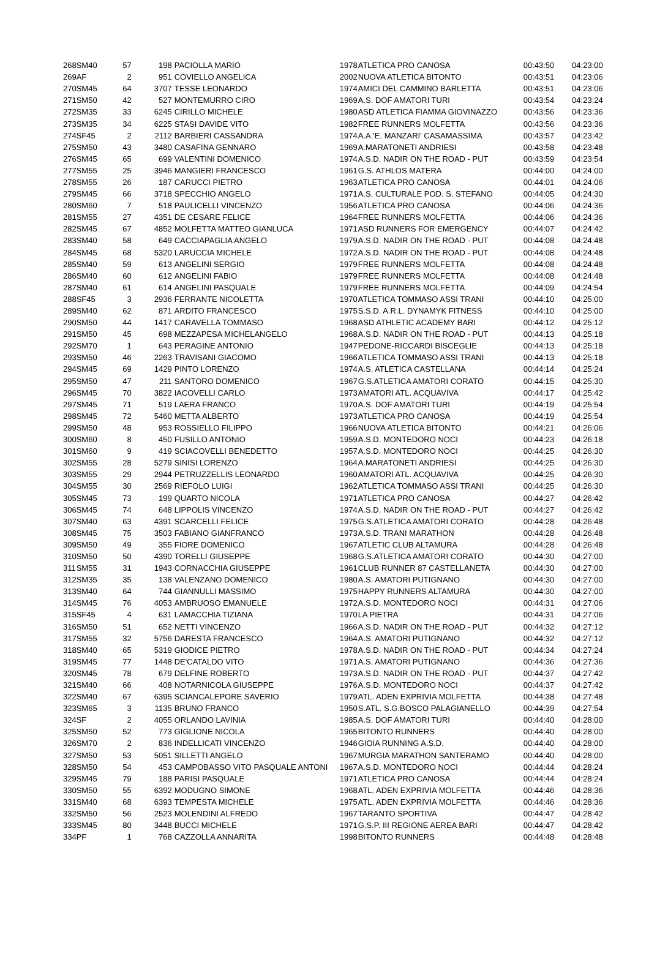| 268 | SM40 | 57 | 198 | PACIOLLA MARIO | 1978 | ATLETICA PRO CANOSA | 00:43:50 | 04:23:00 |
| 269 | AF | 2 | 951 | COVIELLO ANGELICA | 2002 | NUOVA ATLETICA BITONTO | 00:43:51 | 04:23:06 |
| 270 | SM45 | 64 | 3707 | TESSE LEONARDO | 1974 | AMICI DEL CAMMINO BARLETTA | 00:43:51 | 04:23:06 |
| 271 | SM50 | 42 | 527 | MONTEMURRO CIRO | 1969 | A.S. DOF AMATORI TURI | 00:43:54 | 04:23:24 |
| 272 | SM35 | 33 | 6245 | CIRILLO MICHELE | 1980 | ASD ATLETICA FIAMMA GIOVINAZZO | 00:43:56 | 04:23:36 |
| 273 | SM35 | 34 | 6225 | STASI DAVIDE VITO | 1982 | FREE RUNNERS MOLFETTA | 00:43:56 | 04:23:36 |
| 274 | SF45 | 2 | 2112 | BARBIERI CASSANDRA | 1974 | A.A.'E. MANZARI' CASAMASSIMA | 00:43:57 | 04:23:42 |
| 275 | SM50 | 43 | 3480 | CASAFINA GENNARO | 1969 | A.MARATONETI ANDRIESI | 00:43:58 | 04:23:48 |
| 276 | SM45 | 65 | 699 | VALENTINI DOMENICO | 1974 | A.S.D. NADIR ON THE ROAD - PUT | 00:43:59 | 04:23:54 |
| 277 | SM55 | 25 | 3946 | MANGIERI FRANCESCO | 1961 | G.S. ATHLOS MATERA | 00:44:00 | 04:24:00 |
| 278 | SM55 | 26 | 187 | CARUCCI PIETRO | 1963 | ATLETICA PRO CANOSA | 00:44:01 | 04:24:06 |
| 279 | SM45 | 66 | 3718 | SPECCHIO ANGELO | 1971 | A.S. CULTURALE POD. S. STEFANO | 00:44:05 | 04:24:30 |
| 280 | SM60 | 7 | 518 | PAULICELLI VINCENZO | 1956 | ATLETICA PRO CANOSA | 00:44:06 | 04:24:36 |
| 281 | SM55 | 27 | 4351 | DE CESARE FELICE | 1964 | FREE RUNNERS MOLFETTA | 00:44:06 | 04:24:36 |
| 282 | SM45 | 67 | 4852 | MOLFETTA MATTEO GIANLUCA | 1971 | ASD RUNNERS FOR EMERGENCY | 00:44:07 | 04:24:42 |
| 283 | SM40 | 58 | 649 | CACCIAPAGLIA ANGELO | 1979 | A.S.D. NADIR ON THE ROAD - PUT | 00:44:08 | 04:24:48 |
| 284 | SM45 | 68 | 5320 | LARUCCIA MICHELE | 1972 | A.S.D. NADIR ON THE ROAD - PUT | 00:44:08 | 04:24:48 |
| 285 | SM40 | 59 | 613 | ANGELINI SERGIO | 1979 | FREE RUNNERS MOLFETTA | 00:44:08 | 04:24:48 |
| 286 | SM40 | 60 | 612 | ANGELINI FABIO | 1979 | FREE RUNNERS MOLFETTA | 00:44:08 | 04:24:48 |
| 287 | SM40 | 61 | 614 | ANGELINI PASQUALE | 1979 | FREE RUNNERS MOLFETTA | 00:44:09 | 04:24:54 |
| 288 | SF45 | 3 | 2936 | FERRANTE NICOLETTA | 1970 | ATLETICA TOMMASO ASSI TRANI | 00:44:10 | 04:25:00 |
| 289 | SM40 | 62 | 871 | ARDITO FRANCESCO | 1975 | S.S.D. A.R.L. DYNAMYK FITNESS | 00:44:10 | 04:25:00 |
| 290 | SM50 | 44 | 1417 | CARAVELLA TOMMASO | 1968 | ASD ATHLETIC ACADEMY BARI | 00:44:12 | 04:25:12 |
| 291 | SM50 | 45 | 698 | MEZZAPESA MICHELANGELO | 1968 | A.S.D. NADIR ON THE ROAD - PUT | 00:44:13 | 04:25:18 |
| 292 | SM70 | 1 | 643 | PERAGINE ANTONIO | 1947 | PEDONE-RICCARDI BISCEGLIE | 00:44:13 | 04:25:18 |
| 293 | SM50 | 46 | 2263 | TRAVISANI GIACOMO | 1966 | ATLETICA TOMMASO ASSI TRANI | 00:44:13 | 04:25:18 |
| 294 | SM45 | 69 | 1429 | PINTO LORENZO | 1974 | A.S. ATLETICA CASTELLANA | 00:44:14 | 04:25:24 |
| 295 | SM50 | 47 | 211 | SANTORO DOMENICO | 1967 | G.S.ATLETICA AMATORI CORATO | 00:44:15 | 04:25:30 |
| 296 | SM45 | 70 | 3822 | IACOVELLI CARLO | 1973 | AMATORI ATL. ACQUAVIVA | 00:44:17 | 04:25:42 |
| 297 | SM45 | 71 | 519 | LAERA FRANCO | 1970 | A.S. DOF AMATORI TURI | 00:44:19 | 04:25:54 |
| 298 | SM45 | 72 | 5460 | METTA ALBERTO | 1973 | ATLETICA PRO CANOSA | 00:44:19 | 04:25:54 |
| 299 | SM50 | 48 | 953 | ROSSIELLO FILIPPO | 1966 | NUOVA ATLETICA BITONTO | 00:44:21 | 04:26:06 |
| 300 | SM60 | 8 | 450 | FUSILLO ANTONIO | 1959 | A.S.D. MONTEDORO NOCI | 00:44:23 | 04:26:18 |
| 301 | SM60 | 9 | 419 | SCIACOVELLI BENEDETTO | 1957 | A.S.D. MONTEDORO NOCI | 00:44:25 | 04:26:30 |
| 302 | SM55 | 28 | 5279 | SINISI LORENZO | 1964 | A.MARATONETI ANDRIESI | 00:44:25 | 04:26:30 |
| 303 | SM55 | 29 | 2944 | PETRUZZELLIS LEONARDO | 1960 | AMATORI ATL. ACQUAVIVA | 00:44:25 | 04:26:30 |
| 304 | SM55 | 30 | 2569 | RIEFOLO LUIGI | 1962 | ATLETICA TOMMASO ASSI TRANI | 00:44:25 | 04:26:30 |
| 305 | SM45 | 73 | 199 | QUARTO NICOLA | 1971 | ATLETICA PRO CANOSA | 00:44:27 | 04:26:42 |
| 306 | SM45 | 74 | 648 | LIPPOLIS VINCENZO | 1974 | A.S.D. NADIR ON THE ROAD - PUT | 00:44:27 | 04:26:42 |
| 307 | SM40 | 63 | 4391 | SCARCELLI FELICE | 1975 | G.S.ATLETICA AMATORI CORATO | 00:44:28 | 04:26:48 |
| 308 | SM45 | 75 | 3503 | FABIANO GIANFRANCO | 1973 | A.S.D. TRANI MARATHON | 00:44:28 | 04:26:48 |
| 309 | SM50 | 49 | 355 | FIORE DOMENICO | 1967 | ATLETIC CLUB ALTAMURA | 00:44:28 | 04:26:48 |
| 310 | SM50 | 50 | 4390 | TORELLI GIUSEPPE | 1968 | G.S.ATLETICA AMATORI CORATO | 00:44:30 | 04:27:00 |
| 311 | SM55 | 31 | 1943 | CORNACCHIA GIUSEPPE | 1961 | CLUB RUNNER 87 CASTELLANETA | 00:44:30 | 04:27:00 |
| 312 | SM35 | 35 | 138 | VALENZANO DOMENICO | 1980 | A.S. AMATORI PUTIGNANO | 00:44:30 | 04:27:00 |
| 313 | SM40 | 64 | 744 | GIANNULLI MASSIMO | 1975 | HAPPY RUNNERS ALTAMURA | 00:44:30 | 04:27:00 |
| 314 | SM45 | 76 | 4053 | AMBRUOSO EMANUELE | 1972 | A.S.D. MONTEDORO NOCI | 00:44:31 | 04:27:06 |
| 315 | SF45 | 4 | 631 | LAMACCHIA TIZIANA | 1970 | LA PIETRA | 00:44:31 | 04:27:06 |
| 316 | SM50 | 51 | 652 | NETTI VINCENZO | 1966 | A.S.D. NADIR ON THE ROAD - PUT | 00:44:32 | 04:27:12 |
| 317 | SM55 | 32 | 5756 | DARESTA FRANCESCO | 1964 | A.S. AMATORI PUTIGNANO | 00:44:32 | 04:27:12 |
| 318 | SM40 | 65 | 5319 | GIODICE PIETRO | 1978 | A.S.D. NADIR ON THE ROAD - PUT | 00:44:34 | 04:27:24 |
| 319 | SM45 | 77 | 1448 | DE'CATALDO VITO | 1971 | A.S. AMATORI PUTIGNANO | 00:44:36 | 04:27:36 |
| 320 | SM45 | 78 | 679 | DELFINE ROBERTO | 1973 | A.S.D. NADIR ON THE ROAD - PUT | 00:44:37 | 04:27:42 |
| 321 | SM40 | 66 | 408 | NOTARNICOLA GIUSEPPE | 1976 | A.S.D. MONTEDORO NOCI | 00:44:37 | 04:27:42 |
| 322 | SM40 | 67 | 6395 | SCIANCALEPORE SAVERIO | 1979 | ATL. ADEN EXPRIVIA MOLFETTA | 00:44:38 | 04:27:48 |
| 323 | SM65 | 3 | 1135 | BRUNO FRANCO | 1950 | S.ATL. S.G.BOSCO PALAGIANELLO | 00:44:39 | 04:27:54 |
| 324 | SF | 2 | 4055 | ORLANDO LAVINIA | 1985 | A.S. DOF AMATORI TURI | 00:44:40 | 04:28:00 |
| 325 | SM50 | 52 | 773 | GIGLIONE NICOLA | 1965 | BITONTO RUNNERS | 00:44:40 | 04:28:00 |
| 326 | SM70 | 2 | 836 | INDELLICATI VINCENZO | 1946 | GIOIA RUNNING A.S.D. | 00:44:40 | 04:28:00 |
| 327 | SM50 | 53 | 5051 | SILLETTI ANGELO | 1967 | MURGIA MARATHON SANTERAMO | 00:44:40 | 04:28:00 |
| 328 | SM50 | 54 | 453 | CAMPOBASSO VITO PASQUALE ANTONI | 1967 | A.S.D. MONTEDORO NOCI | 00:44:44 | 04:28:24 |
| 329 | SM45 | 79 | 188 | PARISI PASQUALE | 1971 | ATLETICA PRO CANOSA | 00:44:44 | 04:28:24 |
| 330 | SM50 | 55 | 6392 | MODUGNO SIMONE | 1968 | ATL. ADEN EXPRIVIA MOLFETTA | 00:44:46 | 04:28:36 |
| 331 | SM40 | 68 | 6393 | TEMPESTA MICHELE | 1975 | ATL. ADEN EXPRIVIA MOLFETTA | 00:44:46 | 04:28:36 |
| 332 | SM50 | 56 | 2523 | MOLENDINI ALFREDO | 1967 | TARANTO SPORTIVA | 00:44:47 | 04:28:42 |
| 333 | SM45 | 80 | 3448 | BUCCI MICHELE | 1971 | G.S.P. III REGIONE AEREA BARI | 00:44:47 | 04:28:42 |
| 334 | PF | 1 | 768 | CAZZOLLA ANNARITA | 1998 | BITONTO RUNNERS | 00:44:48 | 04:28:48 |